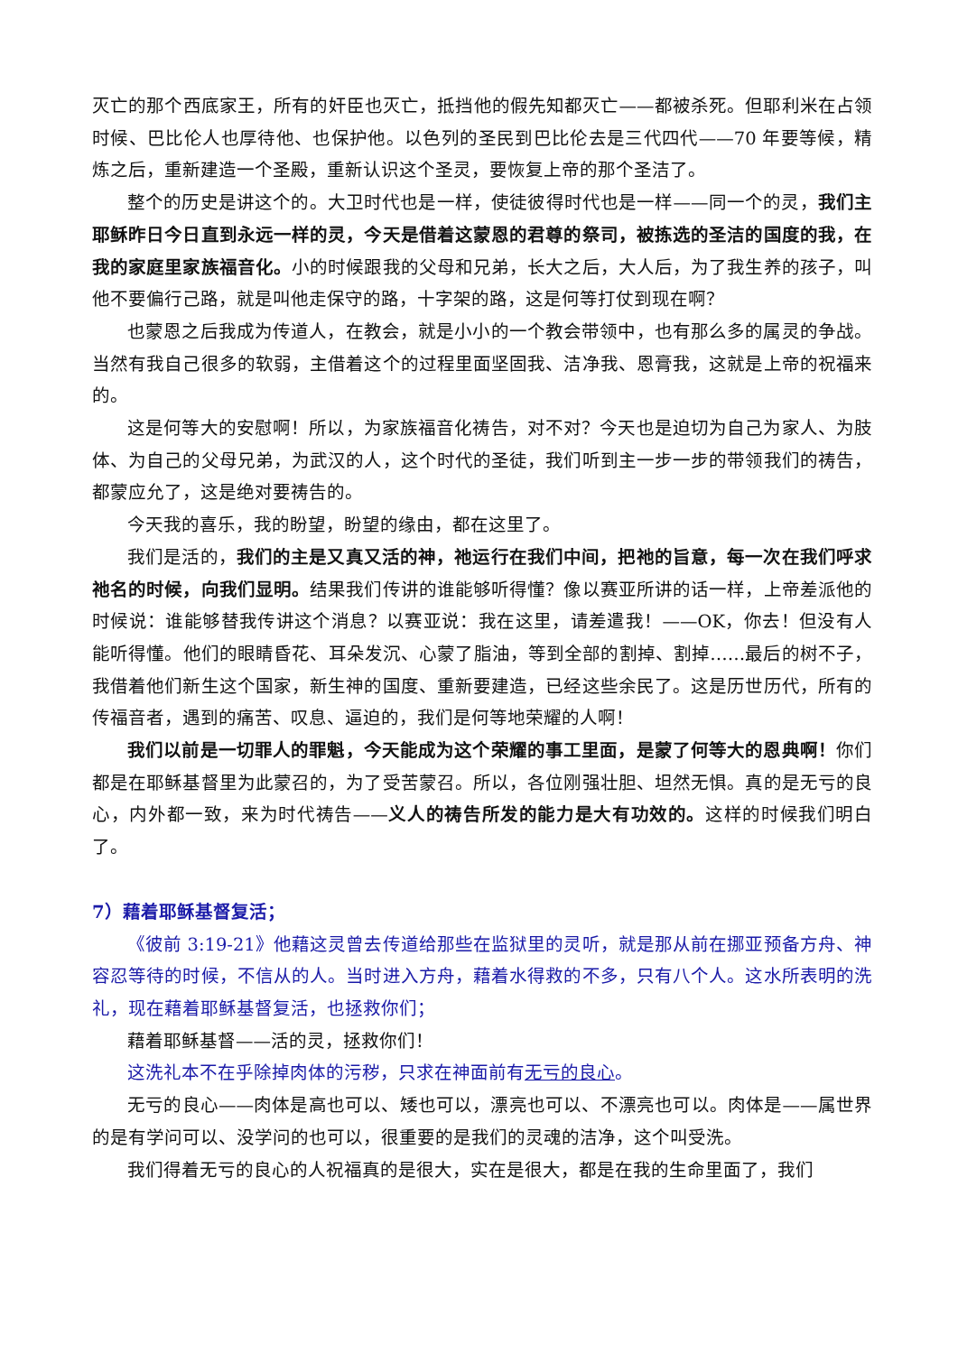灭亡的那个西底家王，所有的奸臣也灭亡，抵挡他的假先知都灭亡——都被杀死。但耶利米在占领时候、巴比伦人也厚待他、也保护他。以色列的圣民到巴比伦去是三代四代——70 年要等候，精炼之后，重新建造一个圣殿，重新认识这个圣灵，要恢复上帝的那个圣洁了。
整个的历史是讲这个的。大卫时代也是一样，使徒彼得时代也是一样——同一个的灵，我们主耶稣昨日今日直到永远一样的灵，今天是借着这蒙恩的君尊的祭司，被拣选的圣洁的国度的我，在我的家庭里家族福音化。小的时候跟我的父母和兄弟，长大之后，大人后，为了我生养的孩子，叫他不要偏行己路，就是叫他走保守的路，十字架的路，这是何等打仗到现在啊？
也蒙恩之后我成为传道人，在教会，就是小小的一个教会带领中，也有那么多的属灵的争战。当然有我自己很多的软弱，主借着这个的过程里面坚固我、洁净我、恩膏我，这就是上帝的祝福来的。
这是何等大的安慰啊！所以，为家族福音化祷告，对不对？今天也是迫切为自己为家人、为肢体、为自己的父母兄弟，为武汉的人，这个时代的圣徒，我们听到主一步一步的带领我们的祷告，都蒙应允了，这是绝对要祷告的。
今天我的喜乐，我的盼望，盼望的缘由，都在这里了。
我们是活的，我们的主是又真又活的神，祂运行在我们中间，把祂的旨意，每一次在我们呼求祂名的时候，向我们显明。结果我们传讲的谁能够听得懂？像以赛亚所讲的话一样，上帝差派他的时候说：谁能够替我传讲这个消息？以赛亚说：我在这里，请差遣我！——OK，你去！但没有人能听得懂。他们的眼睛昏花、耳朵发沉、心蒙了脂油，等到全部的割掉、割掉……最后的树不子，我借着他们新生这个国家，新生神的国度、重新要建造，已经这些余民了。这是历世历代，所有的传福音者，遇到的痛苦、叹息、逼迫的，我们是何等地荣耀的人啊！
我们以前是一切罪人的罪魁，今天能成为这个荣耀的事工里面，是蒙了何等大的恩典啊！你们都是在耶稣基督里为此蒙召的，为了受苦蒙召。所以，各位刚强壮胆、坦然无惧。真的是无亏的良心，内外都一致，来为时代祷告——义人的祷告所发的能力是大有功效的。这样的时候我们明白了。
7）藉着耶稣基督复活；
《彼前 3:19-21》他藉这灵曾去传道给那些在监狱里的灵听，就是那从前在挪亚预备方舟、神容忍等待的时候，不信从的人。当时进入方舟，藉着水得救的不多，只有八个人。这水所表明的洗礼，现在藉着耶稣基督复活，也拯救你们；
藉着耶稣基督——活的灵，拯救你们！
这洗礼本不在乎除掉肉体的污秽，只求在神面前有无亏的良心。
无亏的良心——肉体是高也可以、矮也可以，漂亮也可以、不漂亮也可以。肉体是——属世界的是有学问可以、没学问的也可以，很重要的是我们的灵魂的洁净，这个叫受洗。
我们得着无亏的良心的人祝福真的是很大，实在是很大，都是在我的生命里面了，我们